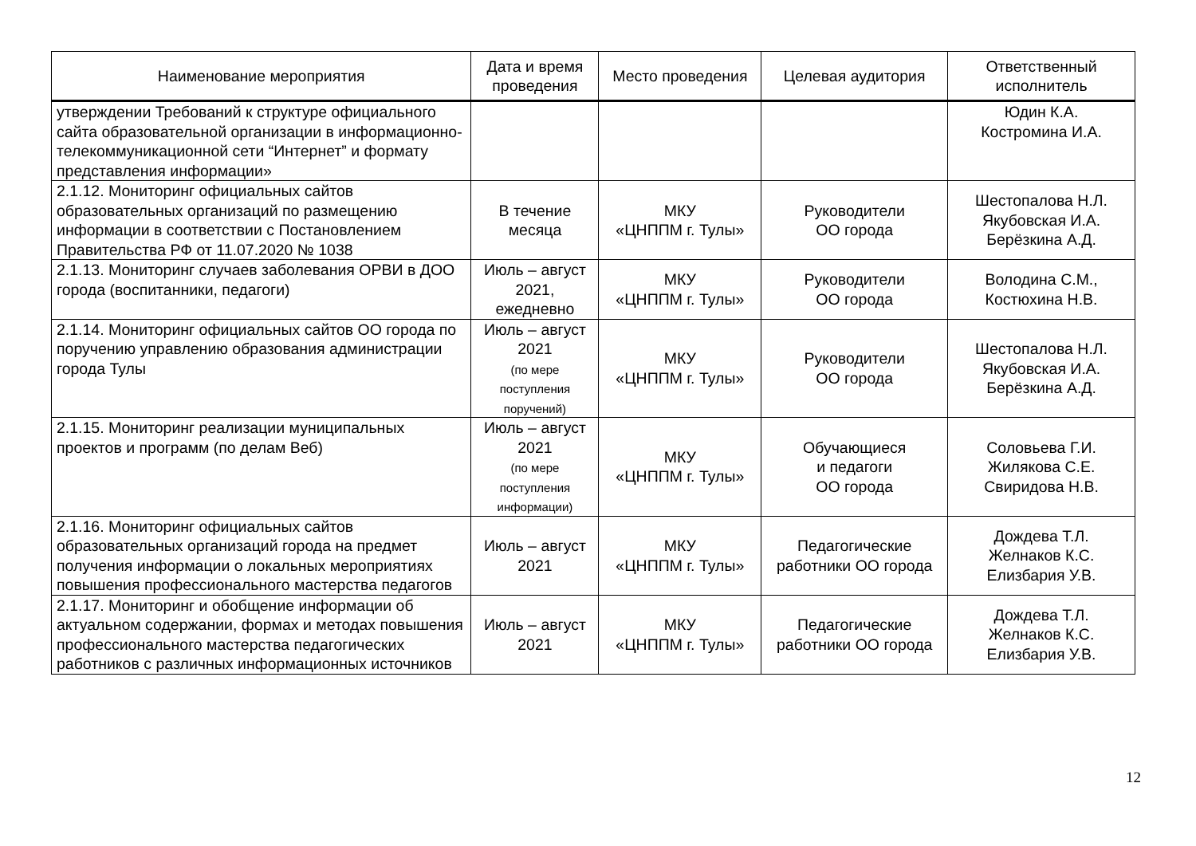| Наименование мероприятия | Дата и время проведения | Место проведения | Целевая аудитория | Ответственный исполнитель |
| --- | --- | --- | --- | --- |
| утверждении Требований к структуре официального сайта образовательной организации в информационно-телекоммуникационной сети “Интернет” и формату представления информации» | | | | Юдин К.А. Костромина И.А. |
| 2.1.12. Мониторинг официальных сайтов образовательных организаций по размещению информации в соответствии с Постановлением Правительства РФ от 11.07.2020 № 1038 | В течение месяца | МКУ «ЦНППМ г. Тулы» | Руководители ОО города | Шестопалова Н.Л. Якубовская И.А. Берёзкина А.Д. |
| 2.1.13. Мониторинг случаев заболевания ОРВИ в ДОО города (воспитанники, педагоги) | Июль – август 2021, ежедневно | МКУ «ЦНППМ г. Тулы» | Руководители ОО города | Володина С.М., Костюхина Н.В. |
| 2.1.14. Мониторинг официальных сайтов ОО города по поручению управлению образования администрации города Тулы | Июль – август 2021 (по мере поступления поручений) | МКУ «ЦНППМ г. Тулы» | Руководители ОО города | Шестопалова Н.Л. Якубовская И.А. Берёзкина А.Д. |
| 2.1.15. Мониторинг реализации муниципальных проектов и программ (по делам Веб) | Июль – август 2021 (по мере поступления информации) | МКУ «ЦНППМ г. Тулы» | Обучающиеся и педагоги ОО города | Соловьева Г.И. Жилякова С.Е. Свиридова Н.В. |
| 2.1.16. Мониторинг официальных сайтов образовательных организаций города на предмет получения информации о локальных мероприятиях повышения профессионального мастерства педагогов | Июль – август 2021 | МКУ «ЦНППМ г. Тулы» | Педагогические работники ОО города | Дождева Т.Л. Желнаков К.С. Елизбария У.В. |
| 2.1.17. Мониторинг и обобщение информации об актуальном содержании, формах и методах повышения профессионального мастерства педагогических работников с различных информационных источников | Июль – август 2021 | МКУ «ЦНППМ г. Тулы» | Педагогические работники ОО города | Дождева Т.Л. Желнаков К.С. Елизбария У.В. |
12